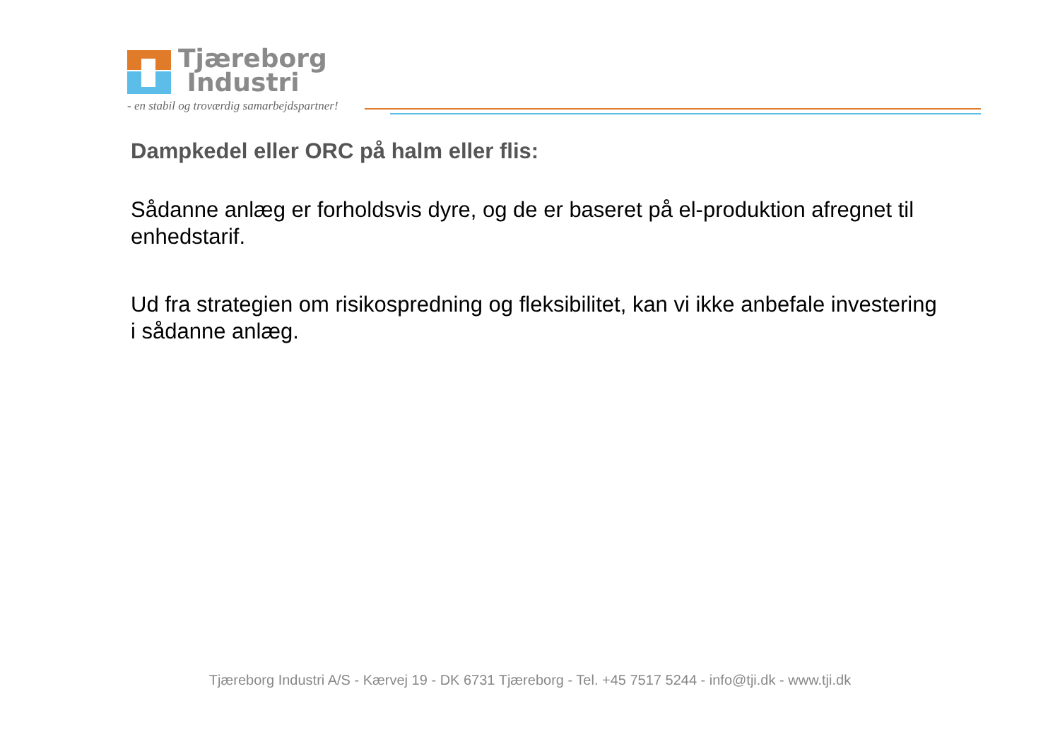Tjæreborg
Industri
- en stabil og troværdig samarbejdspartner!
Dampkedel eller ORC på halm eller flis:
Sådanne anlæg er forholdsvis dyre, og de er baseret på el-produktion afregnet til enhedstarif.
Ud fra strategien om risikospredning og fleksibilitet, kan vi ikke anbefale investering i sådanne anlæg.
Tjæreborg Industri A/S - Kærvej 19 - DK 6731 Tjæreborg - Tel. +45 7517 5244 - info@tji.dk - www.tji.dk